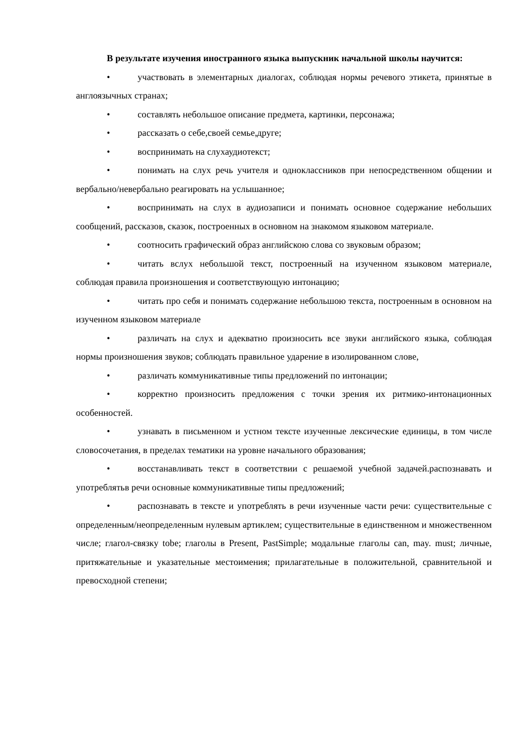В результате изучения иностранного языка выпускник начальной школы научится:
• участвовать в элементарных диалогах, соблюдая нормы речевого этикета, принятые в англоязычных странах;
• составлять небольшое описание предмета, картинки, персонажа;
• рассказать о себе,своей семье,друге;
• воспринимать на слухаудиотекст;
• понимать на слух речь учителя и одноклассников при непосредственном общении и вербально/невербально реагировать на услышанное;
• воспринимать на слух в аудиозаписи и понимать основное содержание небольших сообщений, рассказов, сказок, построенных в основном на знакомом языковом материале.
• соотносить графический образ английскою слова со звуковым образом;
• читать вслух небольшой текст, построенный на изученном языковом материале, соблюдая правила произношения и соответствующую интонацию;
• читать про себя и понимать содержание небольшою текста, построенным в основном на изученном языковом материале
• различать на слух и адекватно произносить все звуки английского языка, соблюдая нормы произношения звуков; соблюдать правильное ударение в изолированном слове,
• различать коммуникативные типы предложений по интонации;
• корректно произносить предложения с точки зрения их ритмико-интонационных особенностей.
• узнавать в письменном и устном тексте изученные лексические единицы, в том числе словосочетания, в пределах тематики на уровне начального образования;
• восстанавливать текст в соответствии с решаемой учебной задачей.распознавать и употреблятьв речи основные коммуникативные типы предложений;
• распознавать в тексте и употреблять в речи изученные части речи: существительные с определенным/неопределенным нулевым артиклем; существительные в единственном и множественном числе; глагол-связку tobe; глаголы в Present, PastSimple; модальные глаголы can, may. must; личные, притяжательные и указательные местоимения; прилагательные в положительной, сравнительной и превосходной степени;